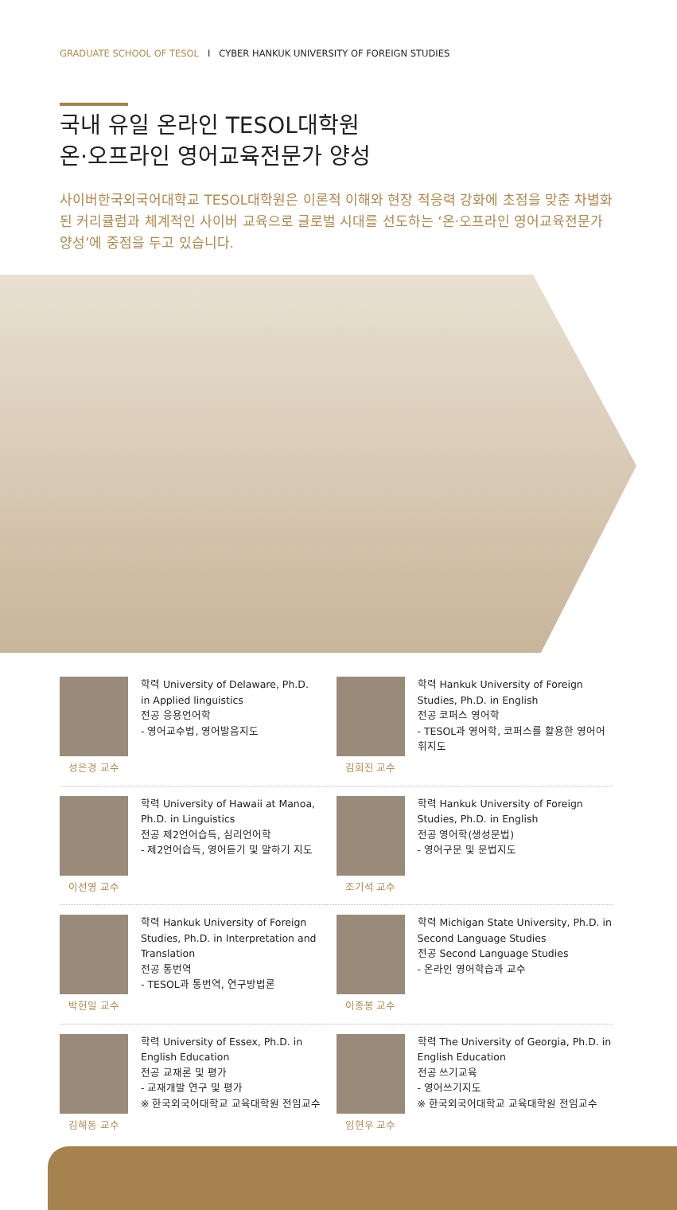GRADUATE SCHOOL OF TESOL I CYBER HANKUK UNIVERSITY OF FOREIGN STUDIES
국내 유일 온라인 TESOL대학원
온·오프라인 영어교육전문가 양성
사이버한국외국어대학교 TESOL대학원은 이론적 이해와 현장 적응력 강화에 초점을 맞춘 차별화된 커리큘럼과 체계적인 사이버 교육으로 글로벌 시대를 선도하는 ‘온·오프라인 영어교육전문가 양성’에 중점을 두고 있습니다.
성은경 교수 학력 University of Delaware, Ph.D.
in Applied linguistics
전공 응용언어학
- 영어교수법, 영어발음지도
김희진 교수 학력 Hankuk University of Foreign Studies, Ph.D. in English
전공 코퍼스 영어학
- TESOL과 영어학, 코퍼스를 활용한 영어어휘지도
이선영 교수 학력 University of Hawaii at Manoa, Ph.D. in Linguistics
전공 제2언어습득, 심리언어학
- 제2언어습득, 영어듣기 및 말하기 지도
조기석 교수 학력 Hankuk University of Foreign Studies, Ph.D. in English
전공 영어학(생성문법)
- 영어구문 및 문법지도
박헌일 교수 학력 Hankuk University of Foreign Studies, Ph.D. in Interpretation and Translation
전공 통번역
- TESOL과 통번역, 연구방법론
이종봉 교수 학력 Michigan State University, Ph.D. in Second Language Studies
전공 Second Language Studies
- 온라인 영어학습과 교수
김해동 교수 학력 University of Essex, Ph.D. in English Education
전공 교재론 및 평가
- 교재개발 연구 및 평가
※ 한국외국어대학교 교육대학원 전임교수
임현우 교수 학력 The University of Georgia, Ph.D. in English Education
전공 쓰기교육
- 영어쓰기지도
※ 한국외국어대학교 교육대학원 전임교수